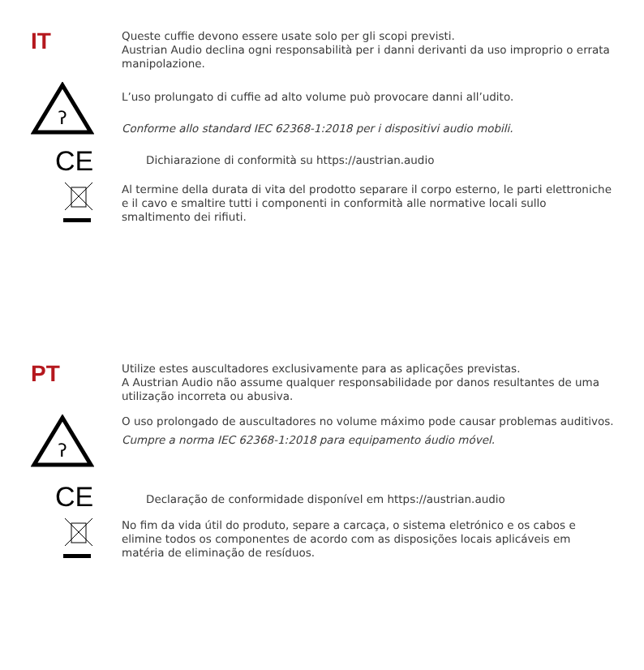IT
Queste cuffie devono essere usate solo per gli scopi previsti.
Austrian Audio declina ogni responsabilità per i danni derivanti da uso improprio o errata manipolazione.
ʔ
L’uso prolungato di cuffie ad alto volume può provocare danni all’udito.
Conforme allo standard IEC 62368-1:2018 per i dispositivi audio mobili.
CE
Dichiarazione di conformità su https://austrian.audio
Al termine della durata di vita del prodotto separare il corpo esterno, le parti elettroniche e il cavo e smaltire tutti i componenti in conformità alle normative locali sullo smaltimento dei rifiuti.
PT
Utilize estes auscultadores exclusivamente para as aplicações previstas.
A Austrian Audio não assume qualquer responsabilidade por danos resultantes de uma utilização incorreta ou abusiva.
ʔ
O uso prolongado de auscultadores no volume máximo pode causar problemas auditivos.
Cumpre a norma IEC 62368-1:2018 para equipamento áudio móvel.
CE
Declaração de conformidade disponível em https://austrian.audio
No fim da vida útil do produto, separe a carcaça, o sistema eletrónico e os cabos e elimine todos os componentes de acordo com as disposições locais aplicáveis em matéria de eliminação de resíduos.